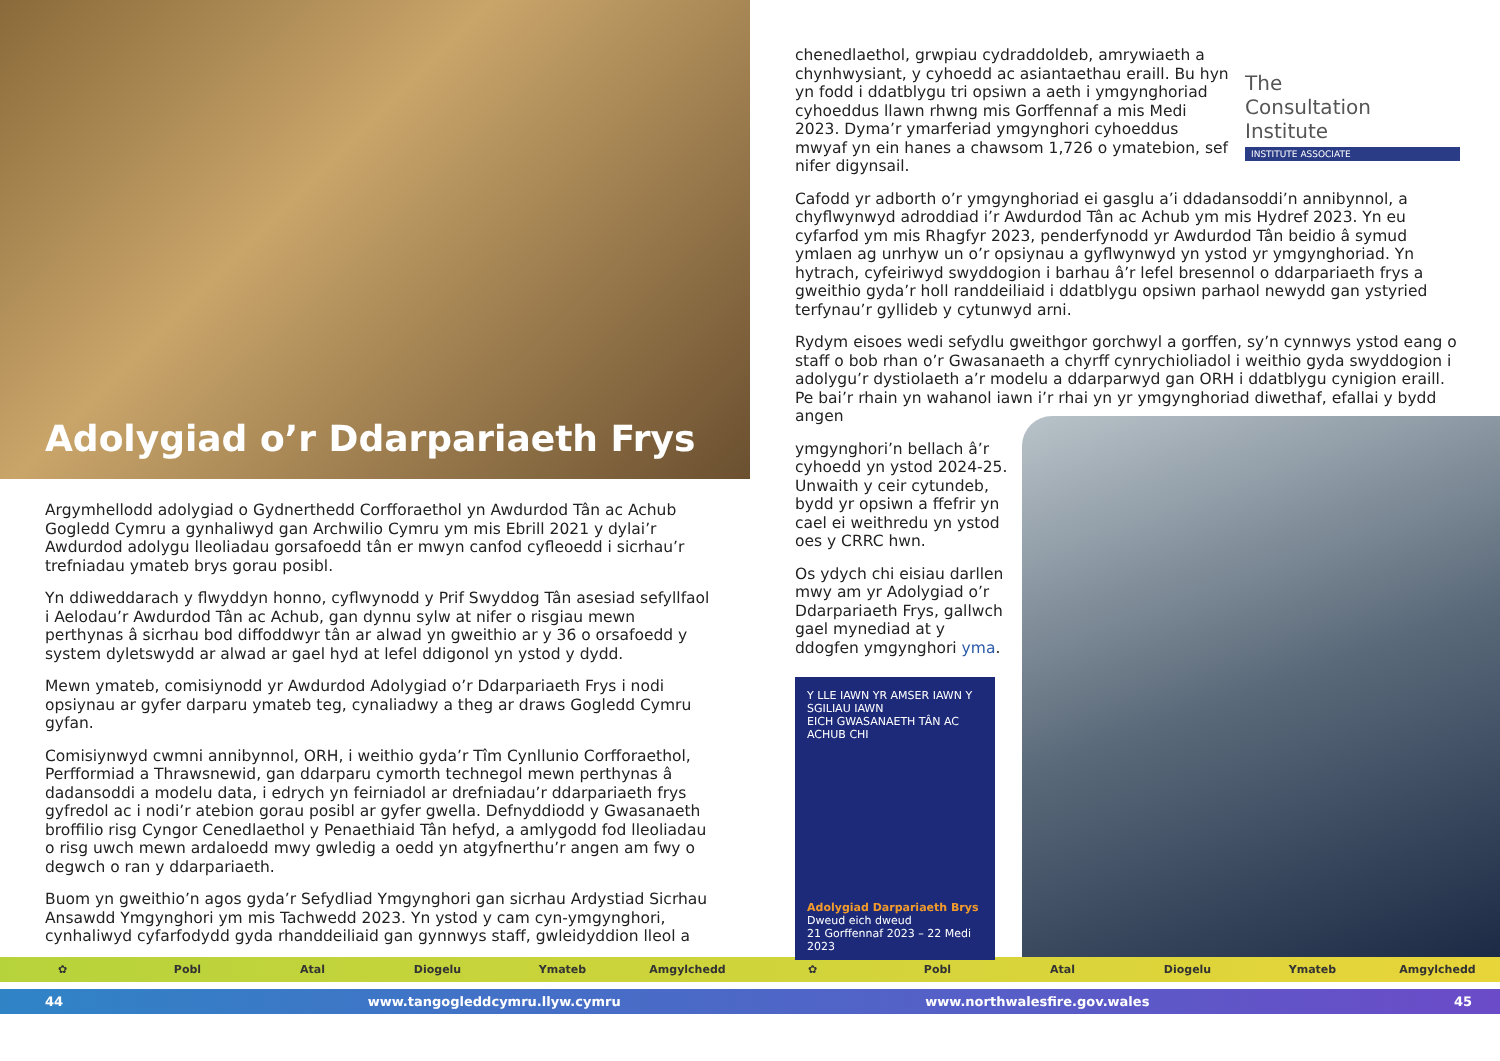Adolygiad o’r Ddarpariaeth Frys
Argymhellodd adolygiad o Gydnerthedd Corfforaethol yn Awdurdod Tân ac Achub Gogledd Cymru a gynhaliwyd gan Archwilio Cymru ym mis Ebrill 2021 y dylai’r Awdurdod adolygu lleoliadau gorsafoedd tân er mwyn canfod cyfleoedd i sicrhau’r trefniadau ymateb brys gorau posibl.
Yn ddiweddarach y flwyddyn honno, cyflwynodd y Prif Swyddog Tân asesiad sefyllfaol i Aelodau’r Awdurdod Tân ac Achub, gan dynnu sylw at nifer o risgiau mewn perthynas â sicrhau bod diffoddwyr tân ar alwad yn gweithio ar y 36 o orsafoedd y system dyletswydd ar alwad ar gael hyd at lefel ddigonol yn ystod y dydd.
Mewn ymateb, comisiynodd yr Awdurdod Adolygiad o’r Ddarpariaeth Frys i nodi opsiynau ar gyfer darparu ymateb teg, cynaliadwy a theg ar draws Gogledd Cymru gyfan.
Comisiynwyd cwmni annibynnol, ORH, i weithio gyda’r Tîm Cynllunio Corfforaethol, Perfformiad a Thrawsnewid, gan ddarparu cymorth technegol mewn perthynas â dadansoddi a modelu data, i edrych yn feirniadol ar drefniadau’r ddarpariaeth frys gyfredol ac i nodi’r atebion gorau posibl ar gyfer gwella. Defnyddiodd y Gwasanaeth broffilio risg Cyngor Cenedlaethol y Penaethiaid Tân hefyd, a amlygodd fod lleoliadau o risg uwch mewn ardaloedd mwy gwledig a oedd yn atgyfnerthu’r angen am fwy o degwch o ran y ddarpariaeth.
Buom yn gweithio’n agos gyda’r Sefydliad Ymgynghori gan sicrhau Ardystiad Sicrhau Ansawdd Ymgynghori ym mis Tachwedd 2023. Yn ystod y cam cyn-ymgynghori, cynhaliwyd cyfarfodydd gyda rhanddeiliaid gan gynnwys staff, gwleidyddion lleol a
The
Consultation
Institute
INSTITUTE ASSOCIATE
chenedlaethol, grwpiau cydraddoldeb, amrywiaeth a chynhwysiant, y cyhoedd ac asiantaethau eraill. Bu hyn yn fodd i ddatblygu tri opsiwn a aeth i ymgynghoriad cyhoeddus llawn rhwng mis Gorffennaf a mis Medi 2023. Dyma’r ymarferiad ymgynghori cyhoeddus mwyaf yn ein hanes a chawsom 1,726 o ymatebion, sef nifer digynsail.
Cafodd yr adborth o’r ymgynghoriad ei gasglu a’i ddadansoddi’n annibynnol, a chyflwynwyd adroddiad i’r Awdurdod Tân ac Achub ym mis Hydref 2023. Yn eu cyfarfod ym mis Rhagfyr 2023, penderfynodd yr Awdurdod Tân beidio â symud ymlaen ag unrhyw un o’r opsiynau a gyflwynwyd yn ystod yr ymgynghoriad. Yn hytrach, cyfeiriwyd swyddogion i barhau â’r lefel bresennol o ddarpariaeth frys a gweithio gyda’r holl randdeiliaid i ddatblygu opsiwn parhaol newydd gan ystyried terfynau’r gyllideb y cytunwyd arni.
Rydym eisoes wedi sefydlu gweithgor gorchwyl a gorffen, sy’n cynnwys ystod eang o staff o bob rhan o’r Gwasanaeth a chyrff cynrychioliadol i weithio gyda swyddogion i adolygu’r dystiolaeth a’r modelu a ddarparwyd gan ORH i ddatblygu cynigion eraill. Pe bai’r rhain yn wahanol iawn i’r rhai yn yr ymgynghoriad diwethaf, efallai y bydd angen
ymgynghori’n bellach â’r cyhoedd yn ystod 2024-25. Unwaith y ceir cytundeb, bydd yr opsiwn a ffefrir yn cael ei weithredu yn ystod oes y CRRC hwn.
Os ydych chi eisiau darllen mwy am yr Adolygiad o’r Ddarpariaeth Frys, gallwch gael mynediad at y ddogfen ymgynghori yma.
Y LLE IAWN YR AMSER IAWN Y SGILIAU IAWN
EICH GWASANAETH TÂN AC ACHUB CHI
Adolygiad Darpariaeth Brys
Dweud eich dweud
21 Gorffennaf 2023 – 22 Medi 2023
✿ Pobl Atal Diogelu Ymateb Amgylchedd ✿ Pobl Atal Diogelu Ymateb Amgylchedd
44 www.tangogleddcymru.llyw.cymru www.northwalesfire.gov.wales 45